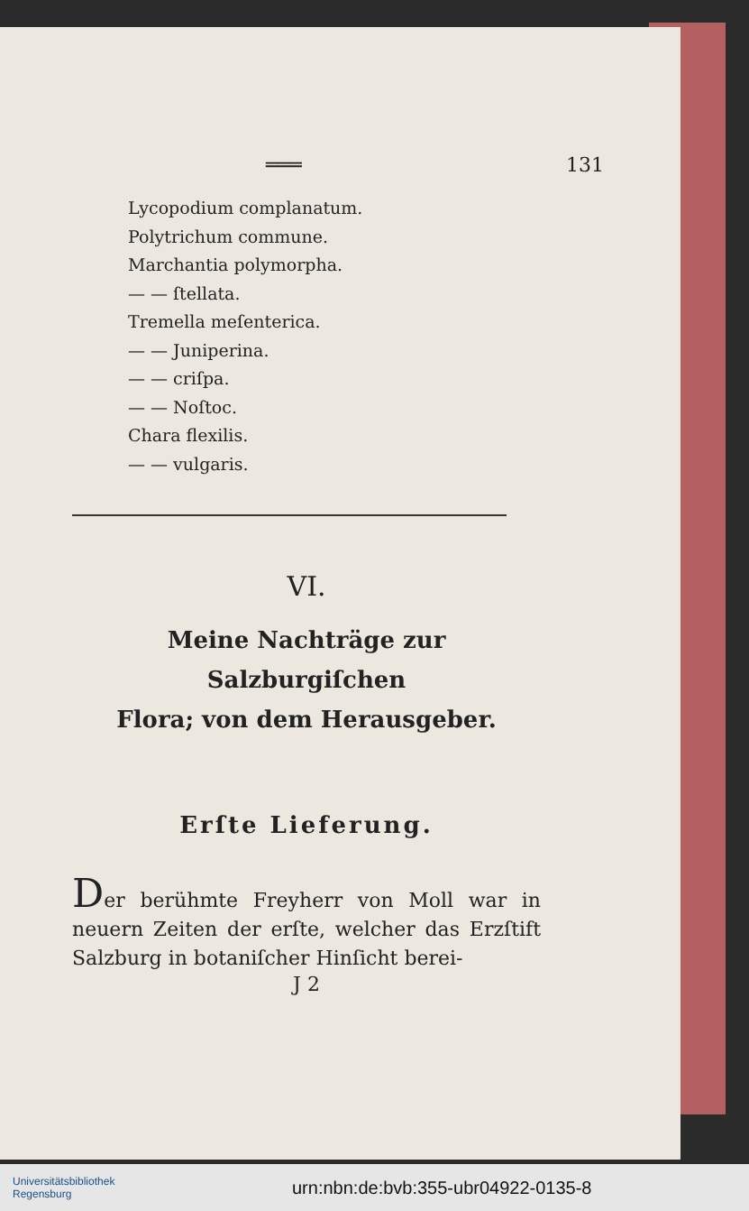═══ 131
Lycopodium complanatum.
Polytrichum commune.
Marchantia polymorpha.
— — ſtellata.
Tremella meſenterica.
— — Juniperina.
— — criſpa.
— — Noſtoc.
Chara flexilis.
— — vulgaris.
VI.
Meine Nachträge zur Salzburgiſchen
Flora; von dem Herausgeber.
Erſte Lieferung.
Der berühmte Freyherr von Moll war in neuern Zeiten der erſte, welcher das Erzſtift Salzburg in botaniſcher Hinſicht berei-
J 2
Universitätsbibliothek
Regensburg
urn:nbn:de:bvb:355-ubr04922-0135-8